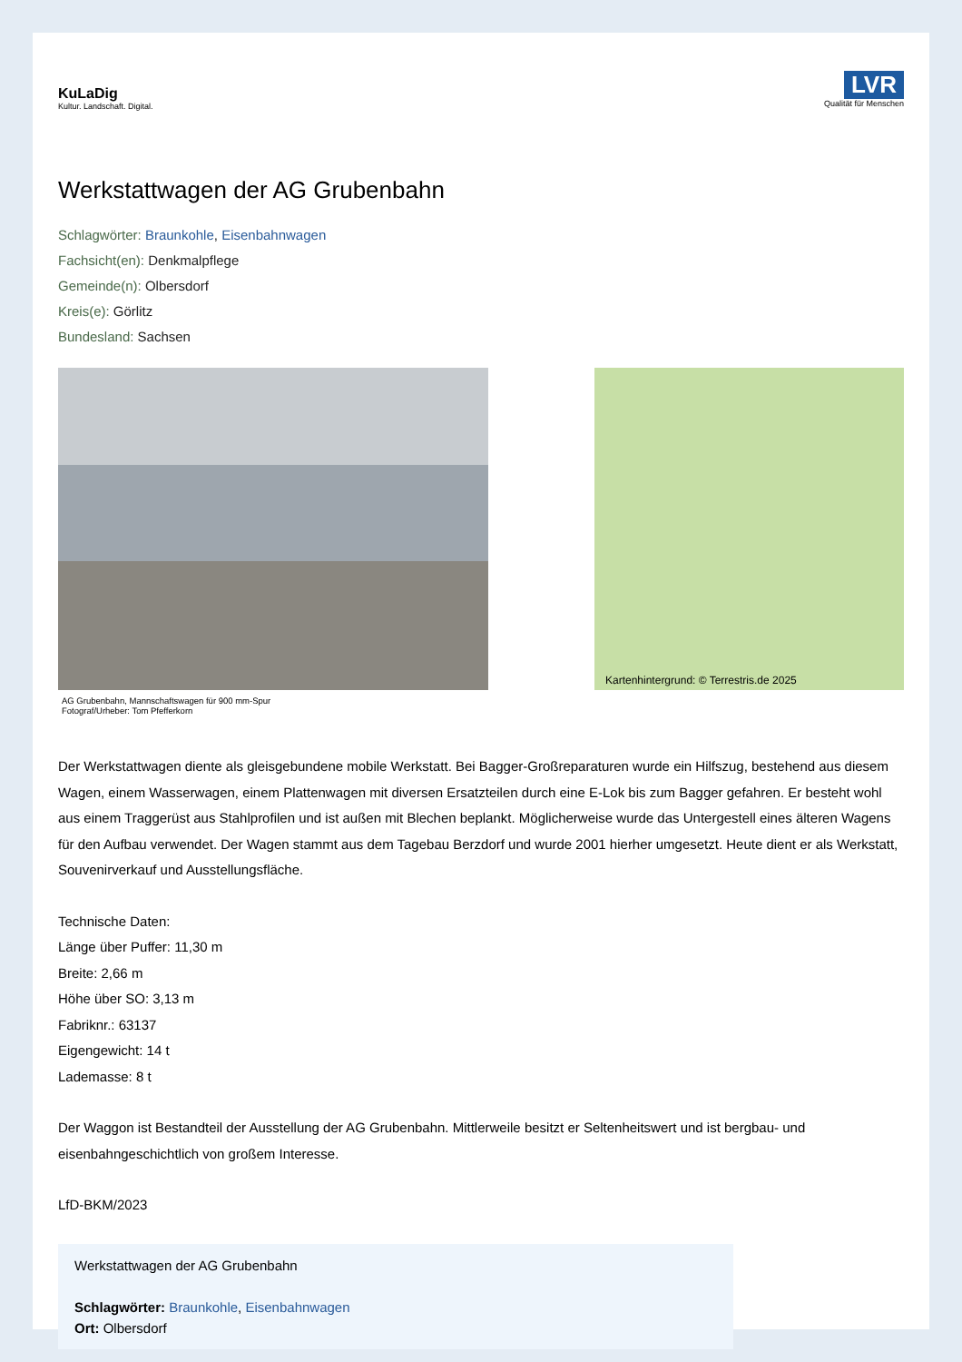KuLaDig
Kultur. Landschaft. Digital.
LVR
Qualität für Menschen
Werkstattwagen der AG Grubenbahn
Schlagwörter: Braunkohle, Eisenbahnwagen
Fachsicht(en): Denkmalpflege
Gemeinde(n): Olbersdorf
Kreis(e): Görlitz
Bundesland: Sachsen
AG Grubenbahn, Mannschaftswagen für 900 mm-Spur
Fotograf/Urheber: Tom Pfefferkorn
Kartenhintergrund: © Terrestris.de 2025
Der Werkstattwagen diente als gleisgebundene mobile Werkstatt. Bei Bagger-Großreparaturen wurde ein Hilfszug, bestehend aus diesem Wagen, einem Wasserwagen, einem Plattenwagen mit diversen Ersatzteilen durch eine E-Lok bis zum Bagger gefahren. Er besteht wohl aus einem Traggerüst aus Stahlprofilen und ist außen mit Blechen beplankt. Möglicherweise wurde das Untergestell eines älteren Wagens für den Aufbau verwendet. Der Wagen stammt aus dem Tagebau Berzdorf und wurde 2001 hierher umgesetzt. Heute dient er als Werkstatt, Souvenirverkauf und Ausstellungsfläche.
Technische Daten:
Länge über Puffer: 11,30 m
Breite: 2,66 m
Höhe über SO: 3,13 m
Fabriknr.: 63137
Eigengewicht: 14 t
Lademasse: 8 t
Der Waggon ist Bestandteil der Ausstellung der AG Grubenbahn. Mittlerweile besitzt er Seltenheitswert und ist bergbau- und eisenbahngeschichtlich von großem Interesse.
LfD-BKM/2023
Werkstattwagen der AG Grubenbahn
Schlagwörter: Braunkohle, Eisenbahnwagen
Ort: Olbersdorf